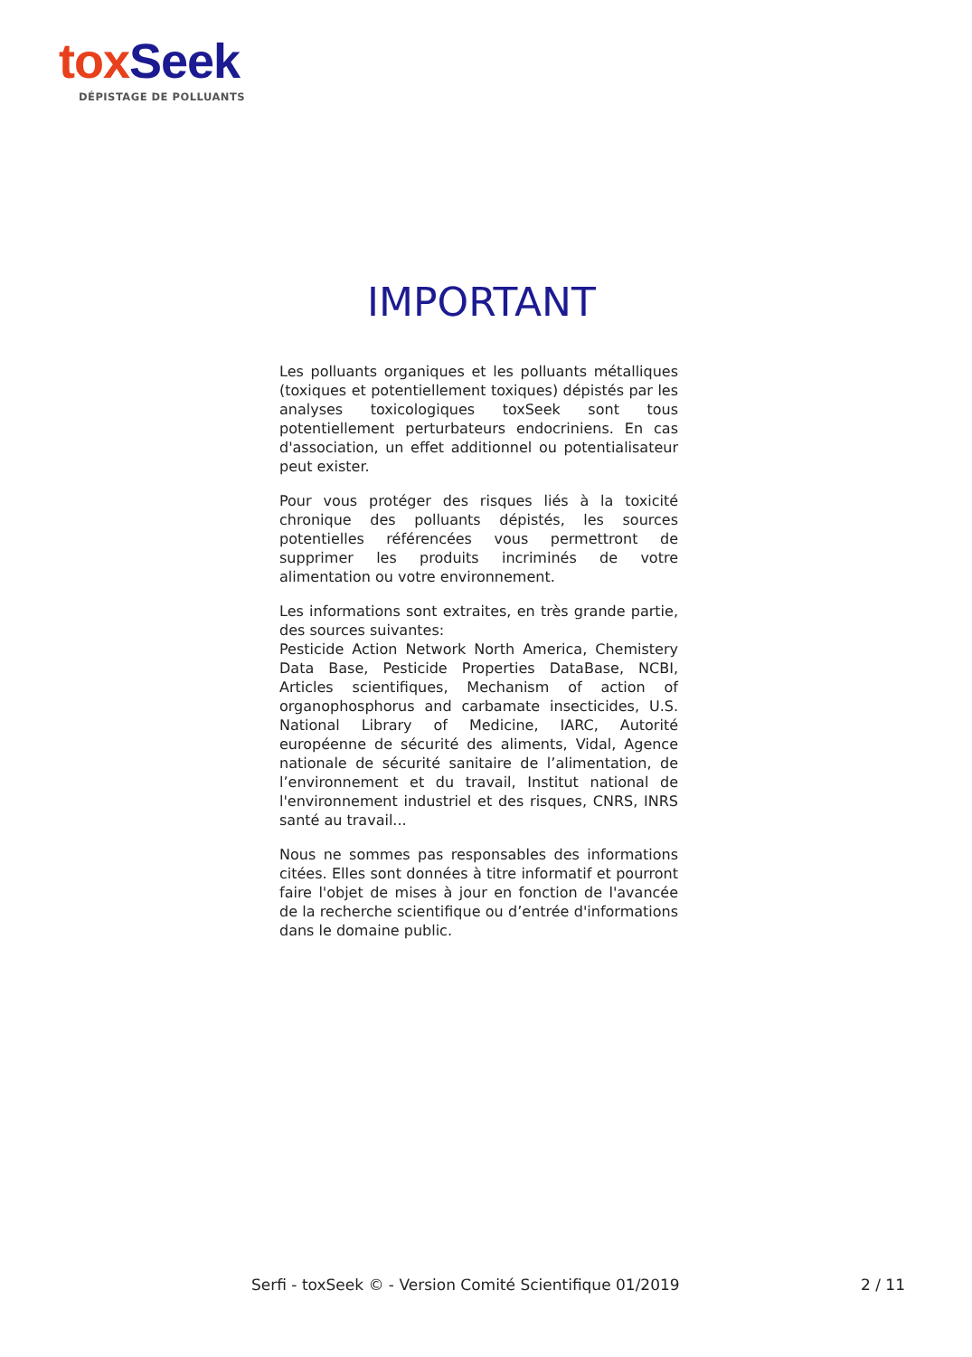tox Seek
DÉPISTAGE DE POLLUANTS
IMPORTANT
Les polluants organiques et les polluants métalliques (toxiques et potentiellement toxiques) dépistés par les analyses toxicologiques toxSeek sont tous potentiellement perturbateurs endocriniens. En cas d'association, un effet additionnel ou potentialisateur peut exister.
Pour vous protéger des risques liés à la toxicité chronique des polluants dépistés, les sources potentielles référencées vous permettront de supprimer les produits incriminés de votre alimentation ou votre environnement.
Les informations sont extraites, en très grande partie, des sources suivantes:
Pesticide Action Network North America, Chemistery Data Base, Pesticide Properties DataBase, NCBI, Articles scientifiques, Mechanism of action of organophosphorus and carbamate insecticides, U.S. National Library of Medicine, IARC, Autorité européenne de sécurité des aliments, Vidal, Agence nationale de sécurité sanitaire de l’alimentation, de l’environnement et du travail, Institut national de l'environnement industriel et des risques, CNRS, INRS santé au travail...
Nous ne sommes pas responsables des informations citées. Elles sont données à titre informatif et pourront faire l'objet de mises à jour en fonction de l'avancée de la recherche scientifique ou d’entrée d'informations dans le domaine public.
Serfi - toxSeek © - Version Comité Scientifique 01/2019
2 / 11